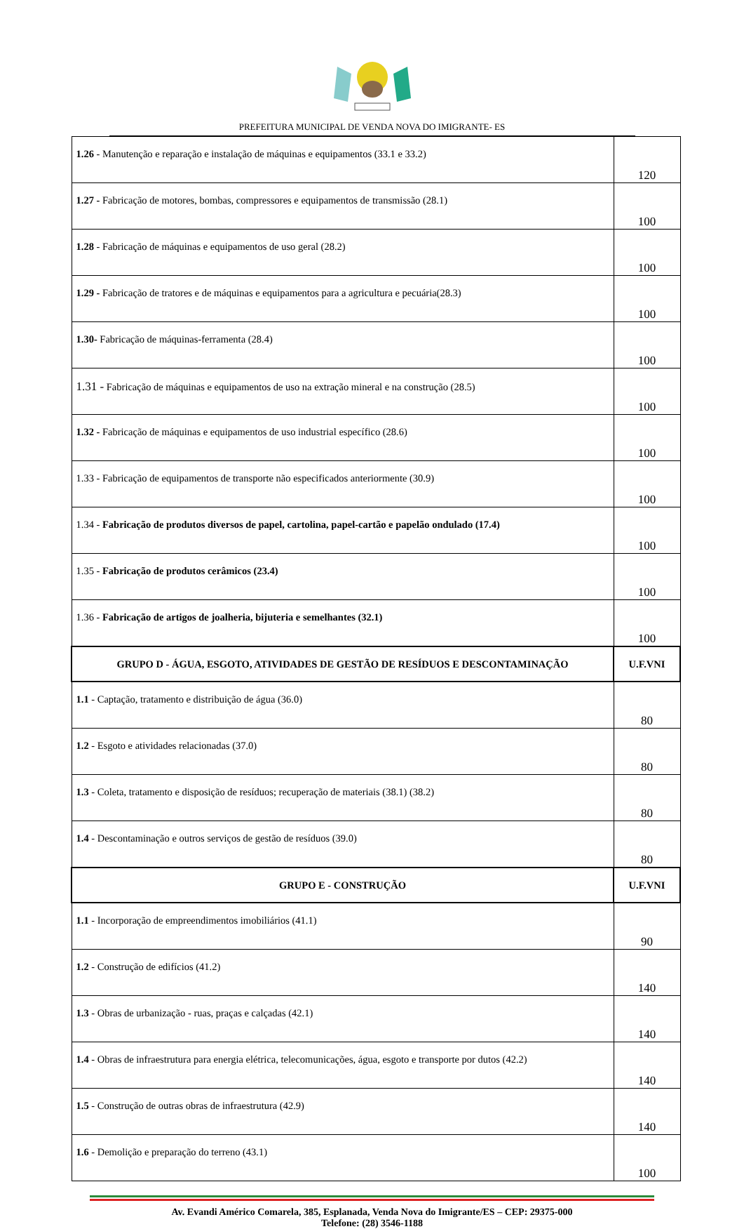PREFEITURA MUNICIPAL DE VENDA NOVA DO IMIGRANTE- ES
| 1.26 - Manutenção e reparação e instalação de máquinas e equipamentos (33.1 e 33.2) | 120 |
| 1.27 - Fabricação de motores, bombas, compressores e equipamentos de transmissão (28.1) | 100 |
| 1.28 - Fabricação de máquinas e equipamentos de uso geral (28.2) | 100 |
| 1.29 - Fabricação de tratores e de máquinas e equipamentos para a agricultura e pecuária(28.3) | 100 |
| 1.30- Fabricação de máquinas-ferramenta (28.4) | 100 |
| 1.31 - Fabricação de máquinas e equipamentos de uso na extração mineral e na construção (28.5) | 100 |
| 1.32 - Fabricação de máquinas e equipamentos de uso industrial específico (28.6) | 100 |
| 1.33 - Fabricação de equipamentos de transporte não especificados anteriormente (30.9) | 100 |
| 1.34 - Fabricação de produtos diversos de papel, cartolina, papel-cartão e papelão ondulado (17.4) | 100 |
| 1.35 - Fabricação de produtos cerâmicos (23.4) | 100 |
| 1.36 - Fabricação de artigos de joalheria, bijuteria e semelhantes (32.1) | 100 |
| GRUPO D - ÁGUA, ESGOTO, ATIVIDADES DE GESTÃO DE RESÍDUOS E DESCONTAMINAÇÃO | U.F.VNI |
| 1.1 - Captação, tratamento e distribuição de água (36.0) | 80 |
| 1.2 - Esgoto e atividades relacionadas (37.0) | 80 |
| 1.3 - Coleta, tratamento e disposição de resíduos; recuperação de materiais (38.1) (38.2) | 80 |
| 1.4 - Descontaminação e outros serviços de gestão de resíduos (39.0) | 80 |
| GRUPO E - CONSTRUÇÃO | U.F.VNI |
| 1.1 - Incorporação de empreendimentos imobiliários (41.1) | 90 |
| 1.2 - Construção de edifícios (41.2) | 140 |
| 1.3 - Obras de urbanização - ruas, praças e calçadas (42.1) | 140 |
| 1.4 - Obras de infraestrutura para energia elétrica, telecomunicações, água, esgoto e transporte por dutos (42.2) | 140 |
| 1.5 - Construção de outras obras de infraestrutura (42.9) | 140 |
| 1.6 - Demolição e preparação do terreno (43.1) | 100 |
Av. Evandi Américo Comarela, 385, Esplanada, Venda Nova do Imigrante/ES – CEP: 29375-000
Telefone: (28) 3546-1188